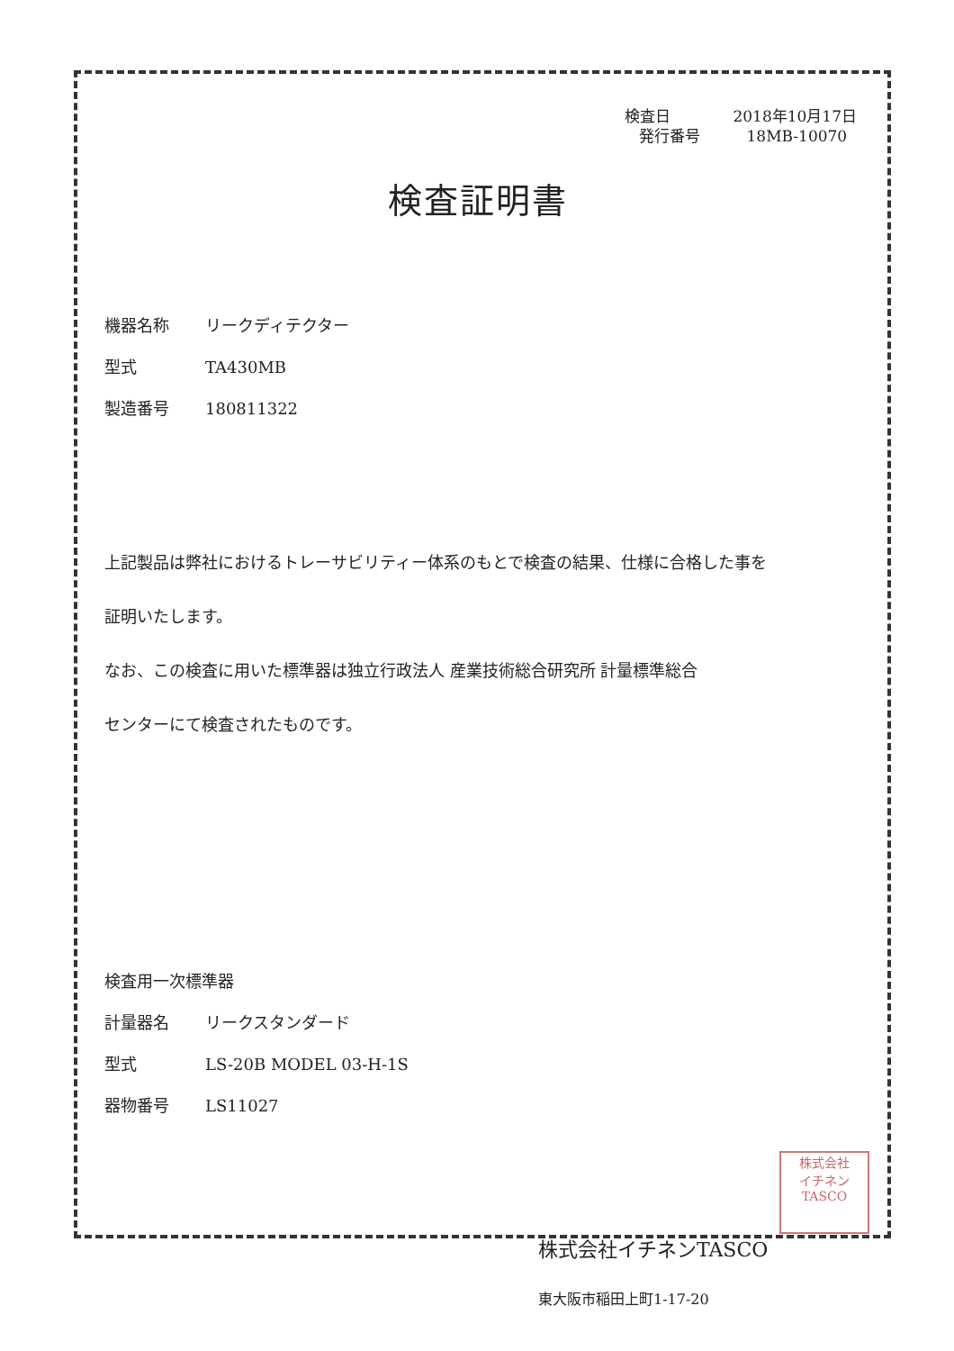検査日 2018年10月17日
発行番号 18MB-10070
検査証明書
機器名称 リークディテクター
型式 TA430MB
製造番号 180811322
上記製品は弊社におけるトレーサビリティー体系のもとで検査の結果、仕様に合格した事を
証明いたします。
なお、この検査に用いた標準器は独立行政法人 産業技術総合研究所 計量標準総合
センターにて検査されたものです。
検査用一次標準器
計量器名 リークスタンダード
型式 LS-20B MODEL 03-H-1S
器物番号 LS11027
株式会社イチネンTASCO
東大阪市稲田上町1-17-20
株式会社
イチネン
TASCO